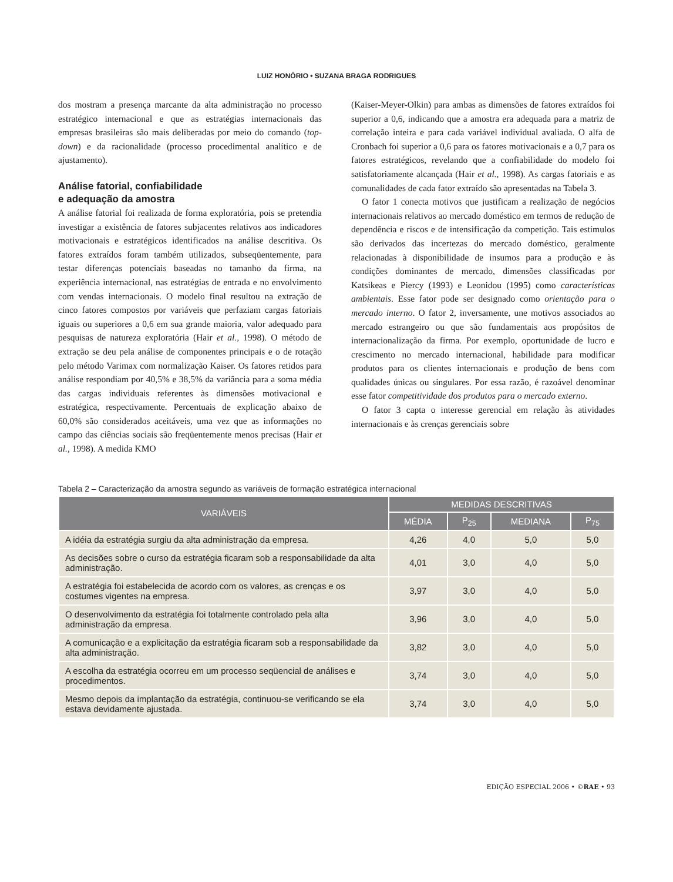LUIZ HONÓRIO • SUZANA BRAGA RODRIGUES
dos mostram a presença marcante da alta administração no processo estratégico internacional e que as estratégias internacionais das empresas brasileiras são mais deliberadas por meio do comando (top-down) e da racionalidade (processo procedimental analítico e de ajustamento).
Análise fatorial, confiabilidade
e adequação da amostra
A análise fatorial foi realizada de forma exploratória, pois se pretendia investigar a existência de fatores subjacentes relativos aos indicadores motivacionais e estratégicos identificados na análise descritiva. Os fatores extraídos foram também utilizados, subseqüentemente, para testar diferenças potenciais baseadas no tamanho da firma, na experiência internacional, nas estratégias de entrada e no envolvimento com vendas internacionais. O modelo final resultou na extração de cinco fatores compostos por variáveis que perfaziam cargas fatoriais iguais ou superiores a 0,6 em sua grande maioria, valor adequado para pesquisas de natureza exploratória (Hair et al., 1998). O método de extração se deu pela análise de componentes principais e o de rotação pelo método Varimax com normalização Kaiser. Os fatores retidos para análise respondiam por 40,5% e 38,5% da variância para a soma média das cargas individuais referentes às dimensões motivacional e estratégica, respectivamente. Percentuais de explicação abaixo de 60,0% são considerados aceitáveis, uma vez que as informações no campo das ciências sociais são freqüentemente menos precisas (Hair et al., 1998). A medida KMO
(Kaiser-Meyer-Olkin) para ambas as dimensões de fatores extraídos foi superior a 0,6, indicando que a amostra era adequada para a matriz de correlação inteira e para cada variável individual avaliada. O alfa de Cronbach foi superior a 0,6 para os fatores motivacionais e a 0,7 para os fatores estratégicos, revelando que a confiabilidade do modelo foi satisfatoriamente alcançada (Hair et al., 1998). As cargas fatoriais e as comunalidades de cada fator extraído são apresentadas na Tabela 3.
O fator 1 conecta motivos que justificam a realização de negócios internacionais relativos ao mercado doméstico em termos de redução de dependência e riscos e de intensificação da competição. Tais estímulos são derivados das incertezas do mercado doméstico, geralmente relacionadas à disponibilidade de insumos para a produção e às condições dominantes de mercado, dimensões classificadas por Katsikeas e Piercy (1993) e Leonidou (1995) como características ambientais. Esse fator pode ser designado como orientação para o mercado interno. O fator 2, inversamente, une motivos associados ao mercado estrangeiro ou que são fundamentais aos propósitos de internacionalização da firma. Por exemplo, oportunidade de lucro e crescimento no mercado internacional, habilidade para modificar produtos para os clientes internacionais e produção de bens com qualidades únicas ou singulares. Por essa razão, é razoável denominar esse fator competitividade dos produtos para o mercado externo.
O fator 3 capta o interesse gerencial em relação às atividades internacionais e às crenças gerenciais sobre
Tabela 2 – Caracterização da amostra segundo as variáveis de formação estratégica internacional
| VARIÁVEIS | MEDIDAS DESCRITIVAS | | | |
| --- | --- | --- | --- | --- |
| | MÉDIA | P<sub>25</sub> | MEDIANA | P<sub>75</sub> |
| A idéia da estratégia surgiu da alta administração da empresa. | 4,26 | 4,0 | 5,0 | 5,0 |
| As decisões sobre o curso da estratégia ficaram sob a responsabilidade da alta administração. | 4,01 | 3,0 | 4,0 | 5,0 |
| A estratégia foi estabelecida de acordo com os valores, as crenças e os costumes vigentes na empresa. | 3,97 | 3,0 | 4,0 | 5,0 |
| O desenvolvimento da estratégia foi totalmente controlado pela alta administração da empresa. | 3,96 | 3,0 | 4,0 | 5,0 |
| A comunicação e a explicitação da estratégia ficaram sob a responsabilidade da alta administração. | 3,82 | 3,0 | 4,0 | 5,0 |
| A escolha da estratégia ocorreu em um processo seqüencial de análises e procedimentos. | 3,74 | 3,0 | 4,0 | 5,0 |
| Mesmo depois da implantação da estratégia, continuou-se verificando se ela estava devidamente ajustada. | 3,74 | 3,0 | 4,0 | 5,0 |
EDIÇÃO ESPECIAL 2006 • ©RAE • 93